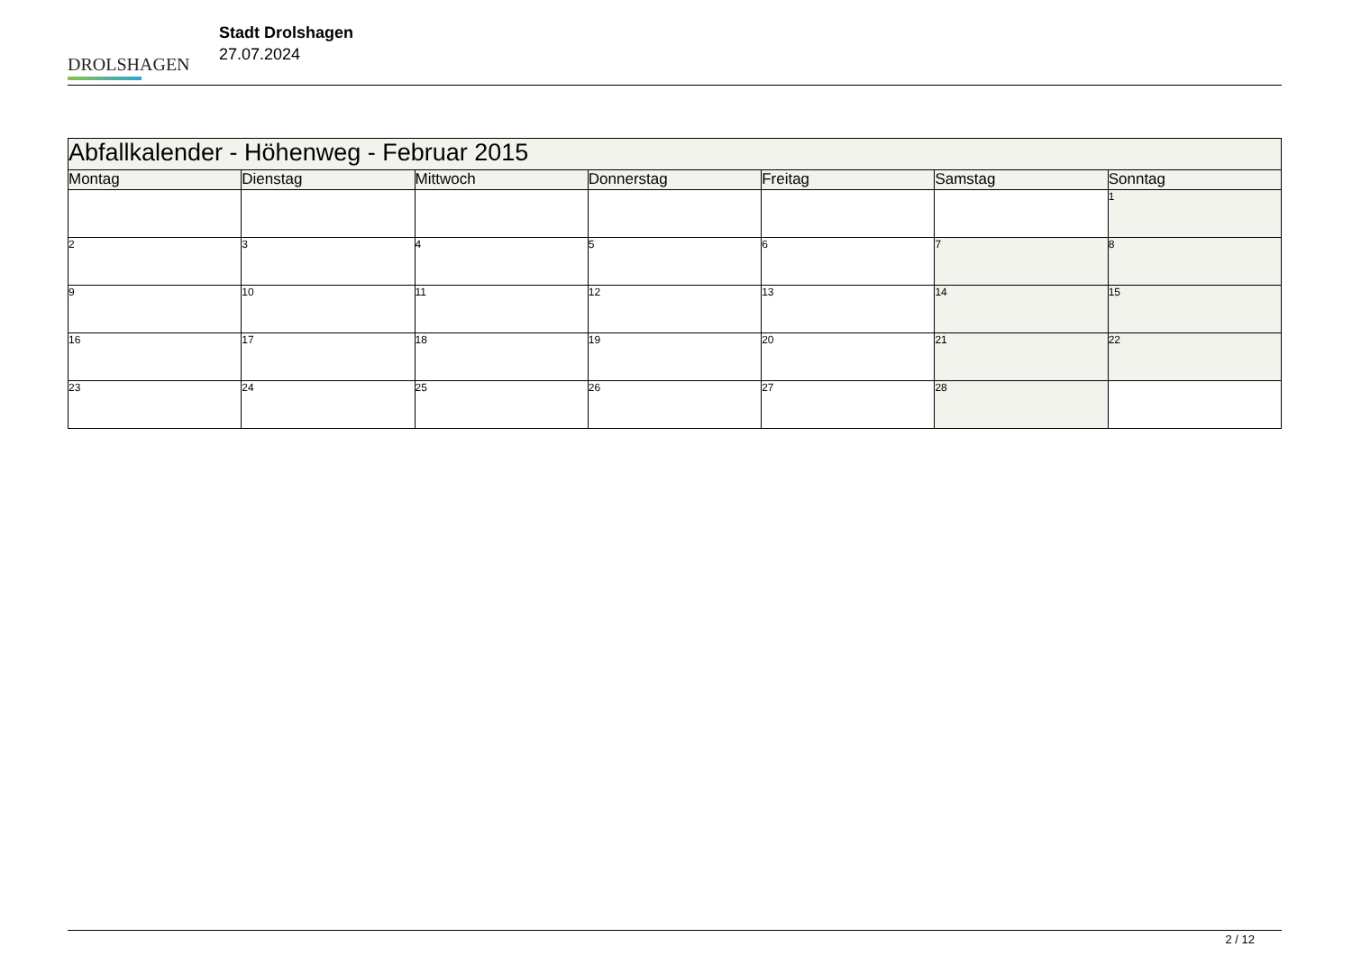DROLSHAGEN
Stadt Drolshagen
27.07.2024
| Abfallkalender - Höhenweg - Februar 2015 | | | | | | |
| --- | --- | --- | --- | --- | --- | --- |
| Montag | Dienstag | Mittwoch | Donnerstag | Freitag | Samstag | Sonntag |
| | | | | | | 1 |
| 2 | 3 | 4 | 5 | 6 | 7 | 8 |
| 9 | 10 | 11 | 12 | 13 | 14 | 15 |
| 16 | 17 | 18 | 19 | 20 | 21 | 22 |
| 23 | 24 | 25 | 26 | 27 | 28 | |
2 / 12